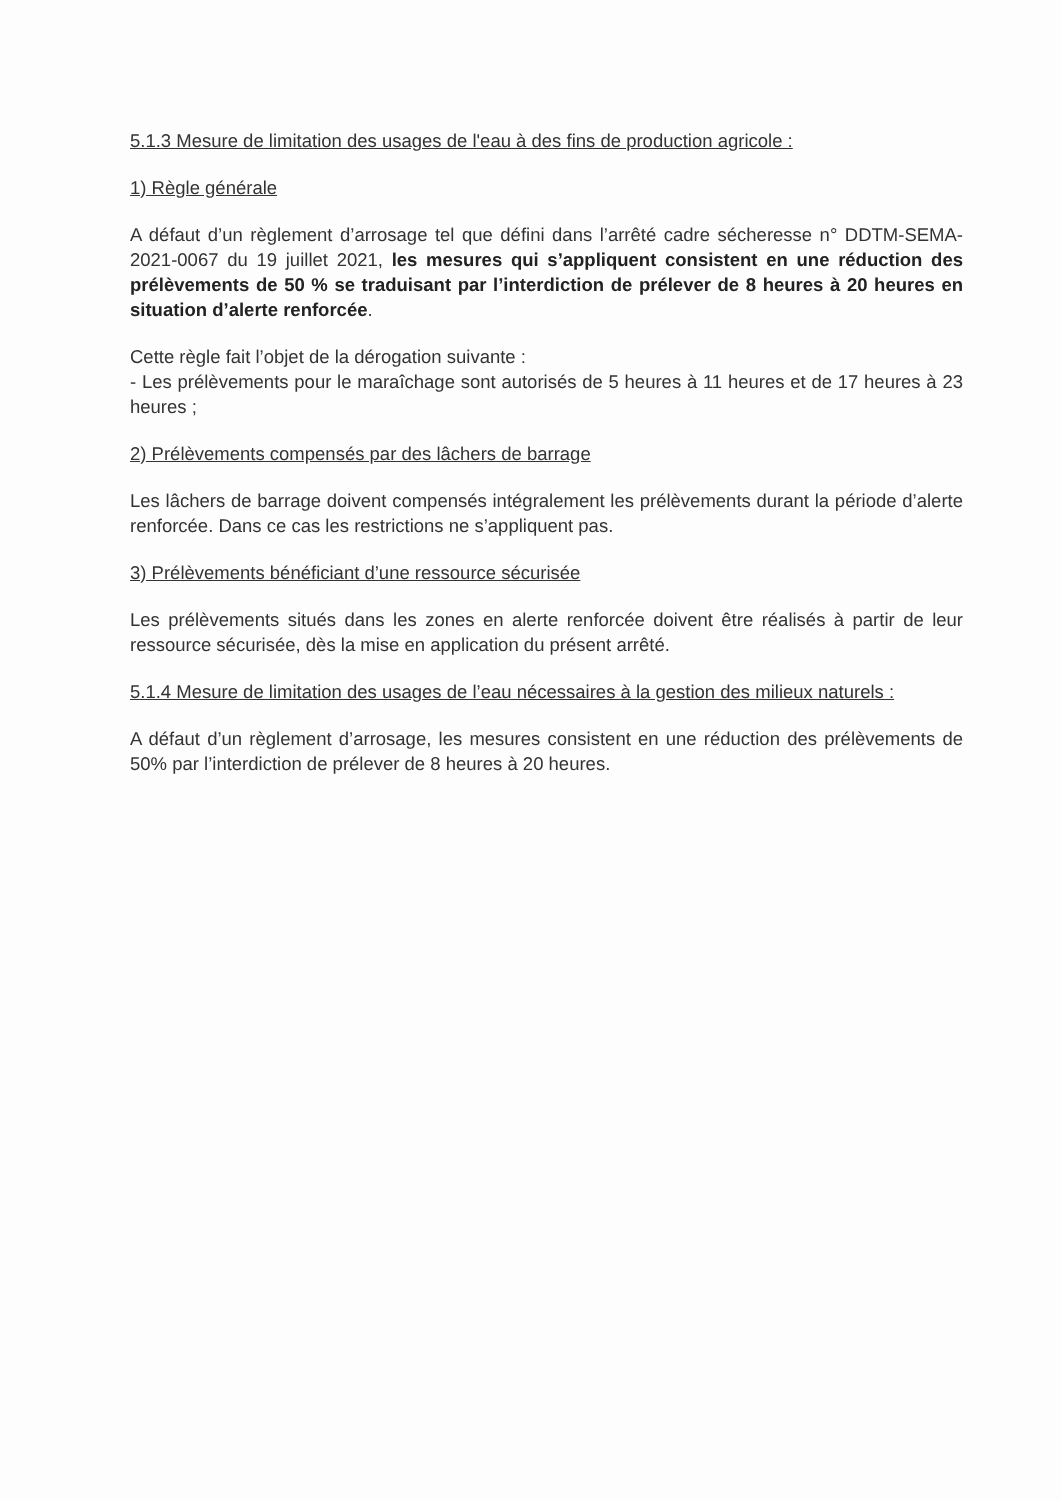5.1.3 Mesure de limitation des usages de l'eau à des fins de production agricole :
1) Règle générale
A défaut d’un règlement d’arrosage tel que défini dans l’arrêté cadre sécheresse n° DDTM-SEMA-2021-0067 du 19 juillet 2021, les mesures qui s’appliquent consistent en une réduction des prélèvements de 50 % se traduisant par l’interdiction de prélever de 8 heures à 20 heures en situation d’alerte renforcée.
Cette règle fait l’objet de la dérogation suivante :
- Les prélèvements pour le maraîchage sont autorisés de 5 heures à 11 heures et de 17 heures à 23 heures ;
2) Prélèvements compensés par des lâchers de barrage
Les lâchers de barrage doivent compensés intégralement les prélèvements durant la période d’alerte renforcée. Dans ce cas les restrictions ne s’appliquent pas.
3) Prélèvements bénéficiant d’une ressource sécurisée
Les prélèvements situés dans les zones en alerte renforcée doivent être réalisés à partir de leur ressource sécurisée, dès la mise en application du présent arrêté.
5.1.4 Mesure de limitation des usages de l’eau nécessaires à la gestion des milieux naturels :
A défaut d’un règlement d’arrosage, les mesures consistent en une réduction des prélèvements de 50% par l’interdiction de prélever de 8 heures à 20 heures.